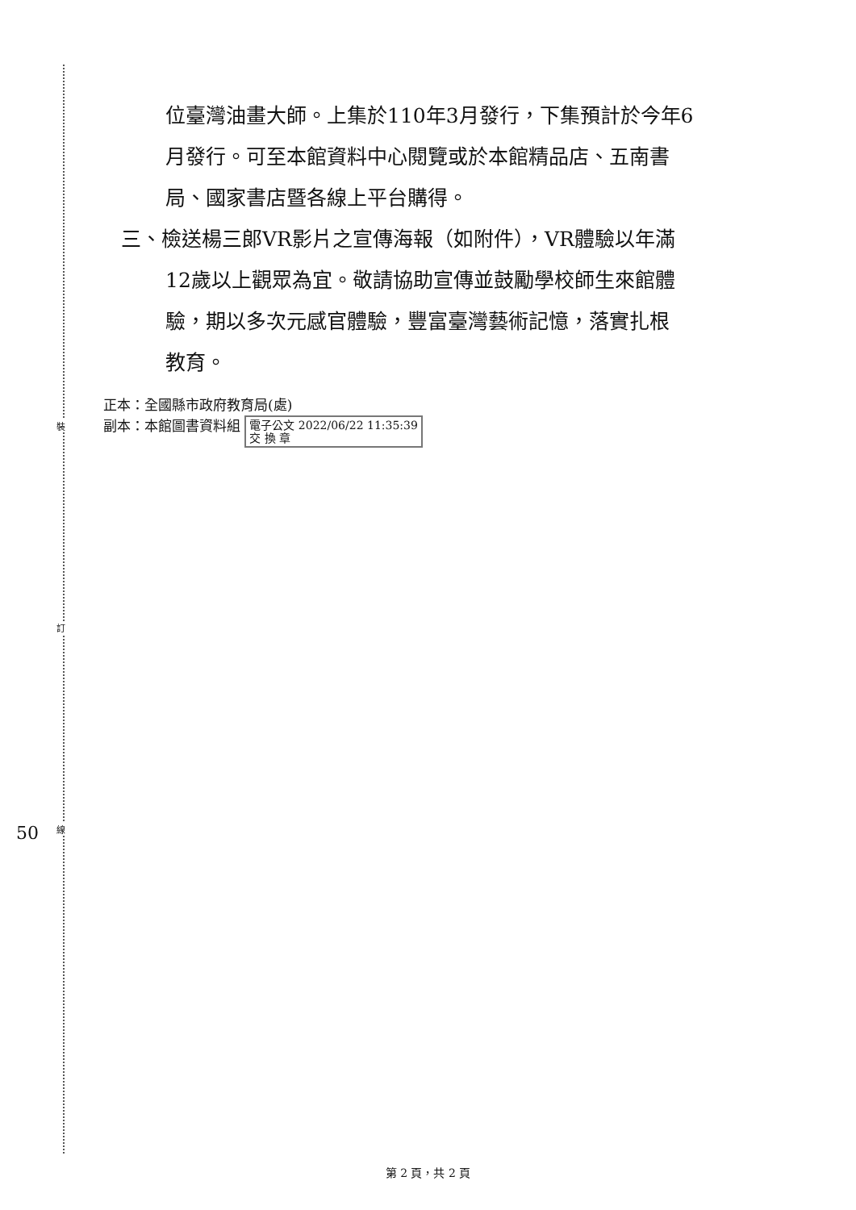裝
訂
線
50
位臺灣油畫大師。上集於110年3月發行，下集預計於今年6
月發行。可至本館資料中心閱覽或於本館精品店、五南書
局、國家書店暨各線上平台購得。
三、檢送楊三郎VR影片之宣傳海報（如附件），VR體驗以年滿
12歲以上觀眾為宜。敬請協助宣傳並鼓勵學校師生來館體
驗，期以多次元感官體驗，豐富臺灣藝術記憶，落實扎根
教育。
正本：全國縣市政府教育局(處)
副本：本館圖書資料組 電子公文 2022/06/22 11:35:39
交 換 章
第 2 頁，共 2 頁